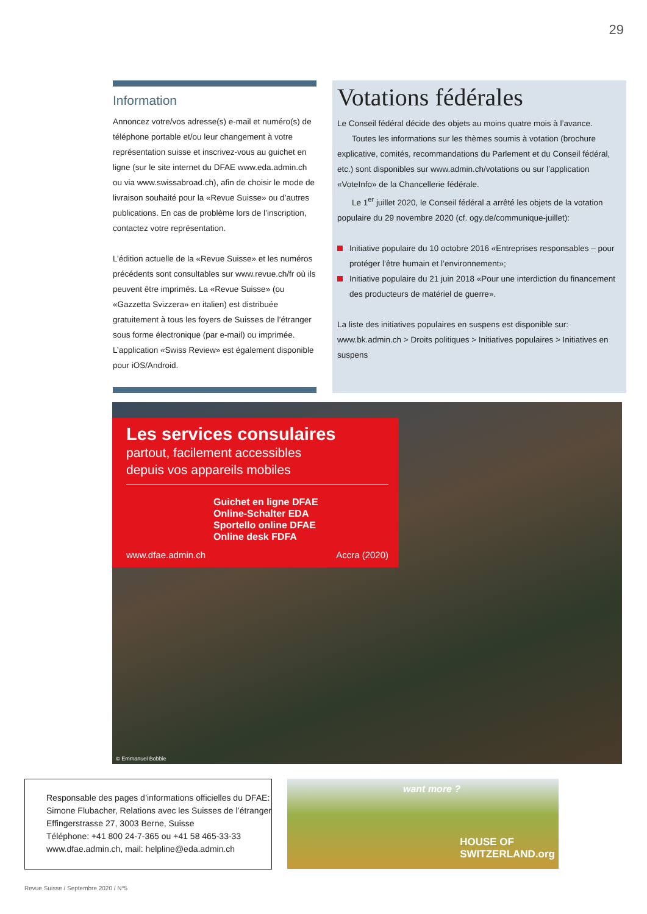29
Information
Annoncez votre/vos adresse(s) e-mail et numéro(s) de téléphone portable et/ou leur changement à votre représentation suisse et inscrivez-vous au guichet en ligne (sur le site internet du DFAE www.eda.admin.ch ou via www.swissabroad.ch), afin de choisir le mode de livraison souhaité pour la «Revue Suisse» ou d’autres publications. En cas de problème lors de l’inscription, contactez votre représentation.
L’édition actuelle de la «Revue Suisse» et les numéros précédents sont consultables sur www.revue.ch/fr où ils peuvent être imprimés. La «Revue Suisse» (ou «Gazzetta Svizzera» en italien) est distribuée gratuitement à tous les foyers de Suisses de l’étranger sous forme électronique (par e-mail) ou imprimée. L’application «Swiss Review» est également disponible pour iOS/Android.
Votations fédérales
Le Conseil fédéral décide des objets au moins quatre mois à l’avance.
Toutes les informations sur les thèmes soumis à votation (brochure explicative, comités, recommandations du Parlement et du Conseil fédéral, etc.) sont disponibles sur www.admin.ch/votations ou sur l’application «VoteInfo» de la Chancellerie fédérale.
Le 1<sup>er</sup> juillet 2020, le Conseil fédéral a arrêté les objets de la votation populaire du 29 novembre 2020 (cf. ogy.de/communique-juillet):
Initiative populaire du 10 octobre 2016 «Entreprises responsables – pour protéger l’être humain et l’environnement»;
Initiative populaire du 21 juin 2018 «Pour une interdiction du financement des producteurs de matériel de guerre».
La liste des initiatives populaires en suspens est disponible sur:
www.bk.admin.ch > Droits politiques > Initiatives populaires > Initiatives en suspens
Les services consulaires
partout, facilement accessibles
depuis vos appareils mobiles
Guichet en ligne DFAE
Online-Schalter EDA
Sportello online DFAE
Online desk FDFA
www.dfae.admin.ch Accra (2020)
© Emmanuel Bobbie
Responsable des pages d’informations officielles du DFAE:
Simone Flubacher, Relations avec les Suisses de l’étranger
Effingerstrasse 27, 3003 Berne, Suisse
Téléphone: +41 800 24-7-365 ou +41 58 465-33-33
www.dfae.admin.ch, mail: helpline@eda.admin.ch
want more ?
HOUSE OF
SWITZERLAND.org
Revue Suisse / Septembre 2020 / N°5